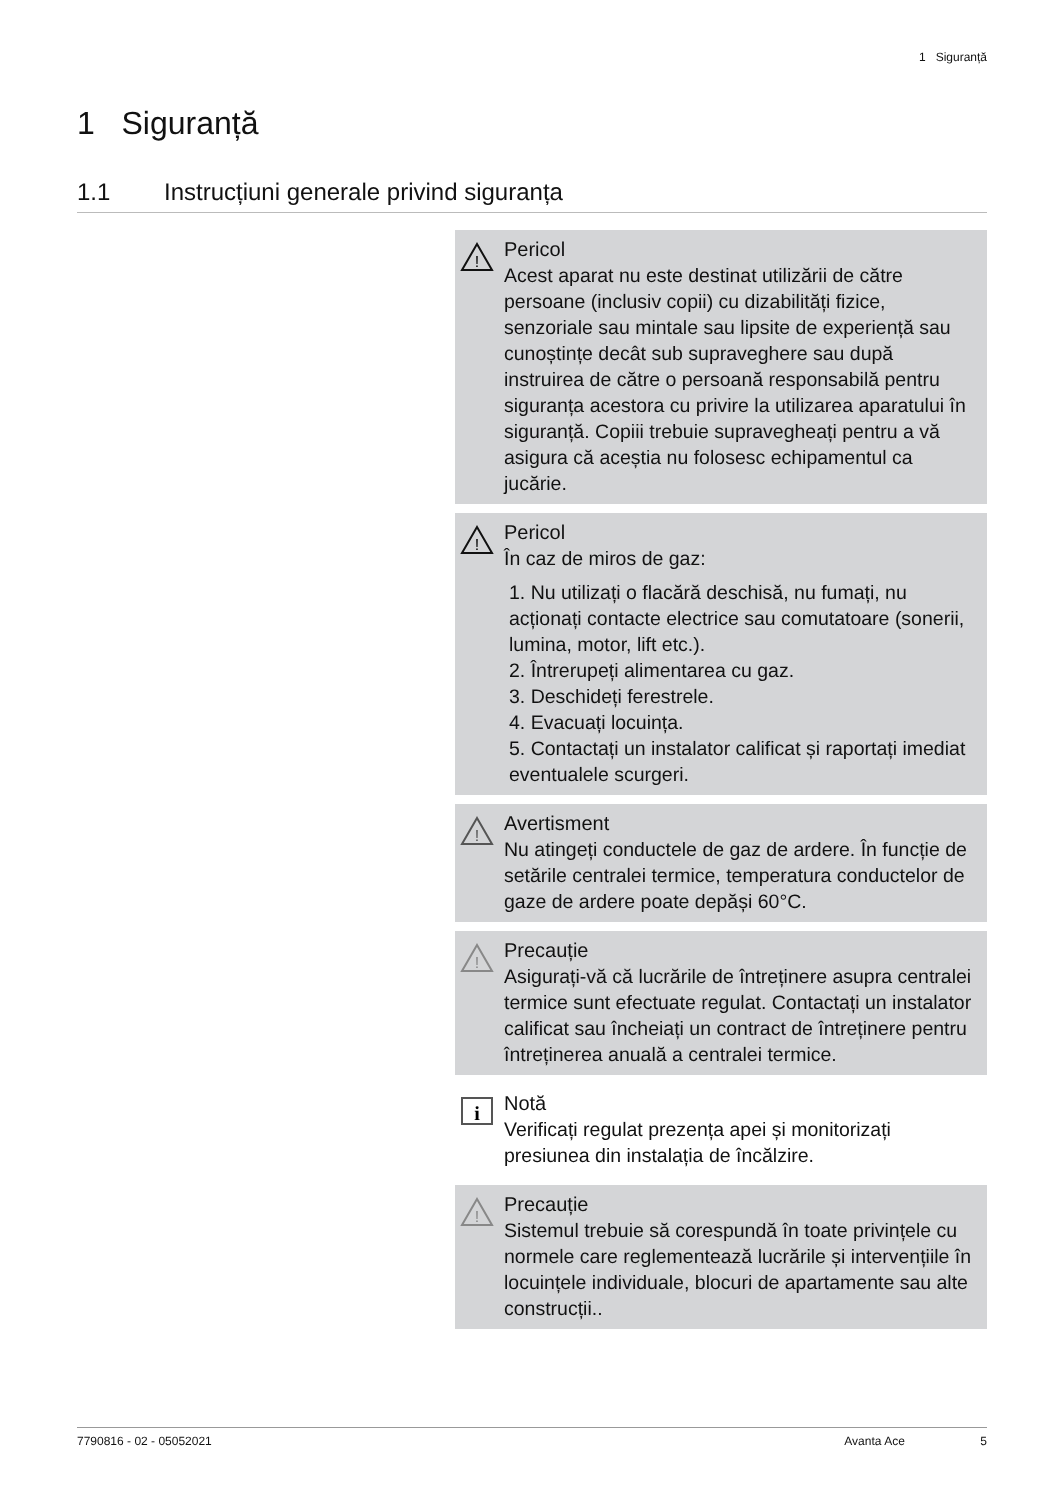1 Siguranță
1 Siguranță
1.1 Instrucțiuni generale privind siguranța
!
Pericol
Acest aparat nu este destinat utilizării de către persoane (inclusiv copii) cu dizabilități fizice, senzoriale sau mintale sau lipsite de experiență sau cunoștințe decât sub supraveghere sau după instruirea de către o persoană responsabilă pentru siguranța acestora cu privire la utilizarea aparatului în siguranță. Copiii trebuie supravegheați pentru a vă asigura că aceștia nu folosesc echipamentul ca jucărie.
!
Pericol
În caz de miros de gaz:
1. Nu utilizați o flacără deschisă, nu fumați, nu acționați contacte electrice sau comutatoare (sonerii, lumina, motor, lift etc.).
2. Întrerupeți alimentarea cu gaz.
3. Deschideți ferestrele.
4. Evacuați locuința.
5. Contactați un instalator calificat și raportați imediat eventualele scurgeri.
!
Avertisment
Nu atingeți conductele de gaz de ardere. În funcție de setările centralei termice, temperatura conductelor de gaze de ardere poate depăși 60°C.
!
Precauție
Asigurați-vă că lucrările de întreținere asupra centralei termice sunt efectuate regulat. Contactați un instalator calificat sau încheiați un contract de întreținere pentru întreținerea anuală a centralei termice.
i
Notă
Verificați regulat prezența apei și monitorizați presiunea din instalația de încălzire.
!
Precauție
Sistemul trebuie să corespundă în toate privințele cu normele care reglementează lucrările și intervențiile în locuințele individuale, blocuri de apartamente sau alte construcții..
7790816 - 02 - 05052021 Avanta Ace 5